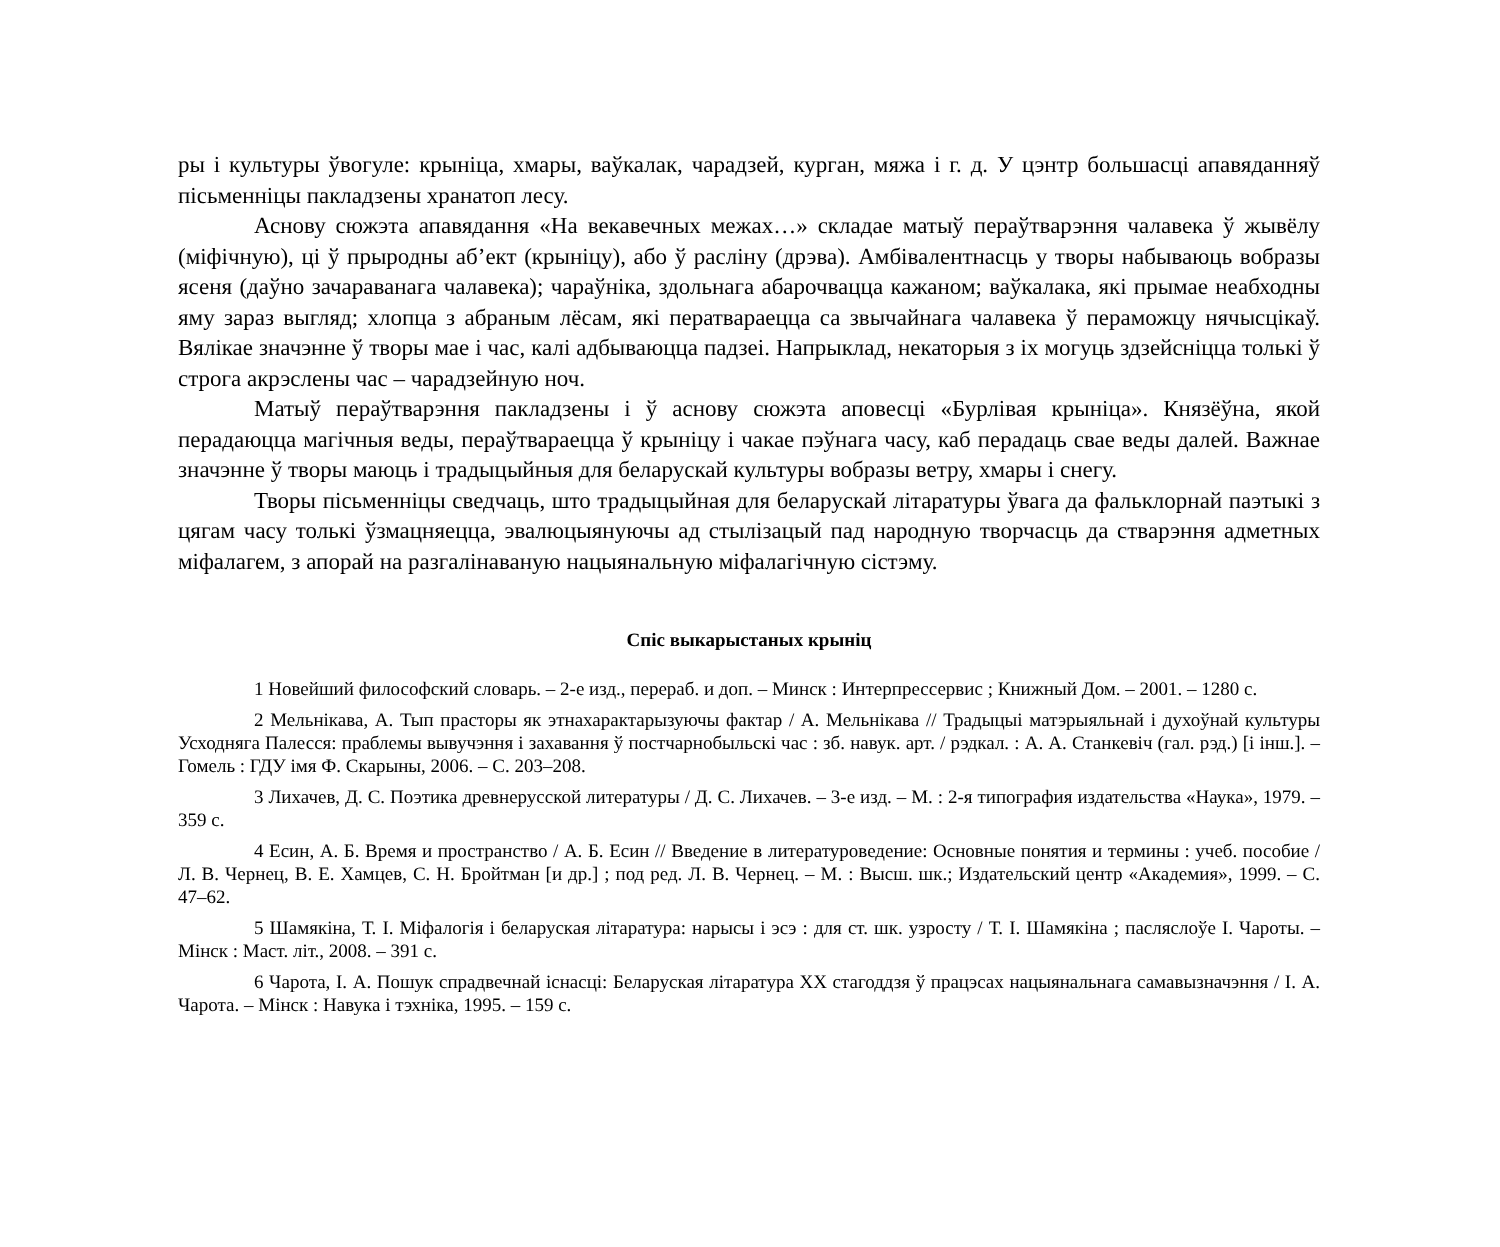ры і культуры ўвогуле: крыніца, хмары, ваўкалак, чарадзей, курган, мяжа і г. д. У цэнтр большасці апавяданняў пісьменніцы пакладзены хранатоп лесу.
Аснову сюжэта апавядання «На векавечных межах…» складае матыў пераўтварэння чалавека ў жывёлу (міфічную), ці ў прыродны аб’ект (крыніцу), або ў расліну (дрэва). Амбівалентнасць у творы набываюць вобразы ясеня (даўно зачараванага чалавека); чараўніка, здольнага абарочвацца кажаном; ваўкалака, які прымае неабходны яму зараз выгляд; хлопца з абраным лёсам, які ператвараецца са звычайнага чалавека ў пераможцу нячысцікаў. Вялікае значэнне ў творы мае і час, калі адбываюцца падзеі. Напрыклад, некаторыя з іх могуць здзейсніцца толькі ў строга акрэслены час – чарадзейную ноч.
Матыў пераўтварэння пакладзены і ў аснову сюжэта аповесці «Бурлівая крыніца». Князёўна, якой перадаюцца магічныя веды, пераўтвараецца ў крыніцу і чакае пэўнага часу, каб перадаць свае веды далей. Важнае значэнне ў творы маюць і традыцыйныя для беларускай культуры вобразы ветру, хмары і снегу.
Творы пісьменніцы сведчаць, што традыцыйная для беларускай літаратуры ўвага да фальклорнай паэтыкі з цягам часу толькі ўзмацняецца, эвалюцыянуючы ад стылізацый пад народную творчасць да стварэння адметных міфалагем, з апорай на разгалінаваную нацыянальную міфалагічную сістэму.
Спіс выкарыстаных крыніц
1 Новейший философский словарь. – 2-е изд., перераб. и доп. – Минск : Интерпрессервис ; Книжный Дом. – 2001. – 1280 с.
2 Мельнікава, А. Тып прасторы як этнахарактарызуючы фактар / А. Мельнікава // Традыцыі матэрыяльнай і духоўнай культуры Усходняга Палесся: праблемы вывучэння і захавання ў постчарнобыльскі час : зб. навук. арт. / рэдкал. : А. А. Станкевіч (гал. рэд.) [і інш.]. – Гомель : ГДУ імя Ф. Скарыны, 2006. – С. 203–208.
3 Лихачев, Д. С. Поэтика древнерусской литературы / Д. С. Лихачев. – 3-е изд. – М. : 2-я типография издательства «Наука», 1979. – 359 с.
4 Есин, А. Б. Время и пространство / А. Б. Есин // Введение в литературоведение: Основные понятия и термины : учеб. пособие / Л. В. Чернец, В. Е. Хамцев, С. Н. Бройтман [и др.] ; под ред. Л. В. Чернец. – М. : Высш. шк.; Издательский центр «Академия», 1999. – С. 47–62.
5 Шамякіна, Т. І. Міфалогія і беларуская літаратура: нарысы і эсэ : для ст. шк. узросту / Т. І. Шамякіна ; пасляслоўе І. Чароты. – Мінск : Маст. літ., 2008. – 391 с.
6 Чарота, І. А. Пошук спрадвечнай існасці: Беларуская літаратура ХХ стагоддзя ў працэсах нацыянальнага самавызначэння / І. А. Чарота. – Мінск : Навука і тэхніка, 1995. – 159 с.